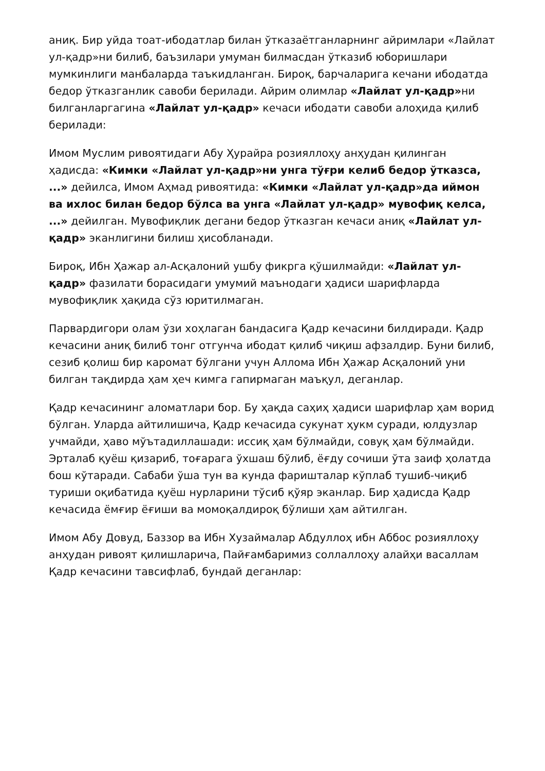аниқ. Бир уйда тоат-ибодатлар билан ўтказаётганларнинг айримлари «Лайлат ул-қадр»ни билиб, баъзилари умуман билмасдан ўтказиб юборишлари мумкинлиги манбаларда таъкидланган. Бироқ, барчаларига кечани ибодатда бедор ўтказганлик савоби берилади. Айрим олимлар «Лайлат ул-қадр»ни билганларгагина «Лайлат ул-қадр» кечаси ибодати савоби алоҳида қилиб берилади:
Имом Муслим ривоятидаги Абу Ҳурайра розияллоҳу анҳудан қилинган ҳадисда: «Кимки «Лайлат ул-қадр»ни унга тўғри келиб бедор ўтказса, ...» дейилса, Имом Аҳмад ривоятида: «Кимки «Лайлат ул-қадр»да иймон ва ихлос билан бедор бўлса ва унга «Лайлат ул-қадр» мувофиқ келса, ...» дейилган. Мувофиқлик дегани бедор ўтказган кечаси аниқ «Лайлат ул-қадр» эканлигини билиш ҳисобланади.
Бироқ, Ибн Ҳажар ал-Асқалоний ушбу фикрга қўшилмайди: «Лайлат ул-қадр» фазилати борасидаги умумий маънодаги ҳадиси шарифларда мувофиқлик ҳақида сўз юритилмаган.
Парвардигори олам ўзи хоҳлаган бандасига Қадр кечасини билдиради. Қадр кечасини аниқ билиб тонг отгунча ибодат қилиб чиқиш афзалдир. Буни билиб, сезиб қолиш бир каромат бўлгани учун Аллома Ибн Ҳажар Асқалоний уни билган тақдирда ҳам ҳеч кимга гапирмаган маъқул, деганлар.
Қадр кечасининг аломатлари бор. Бу ҳақда саҳиҳ ҳадиси шарифлар ҳам ворид бўлган. Уларда айтилишича, Қадр кечасида сукунат ҳукм суради, юлдузлар учмайди, ҳаво мўътадиллашади: иссиқ ҳам бўлмайди, совуқ ҳам бўлмайди. Эрталаб қуёш қизариб, тоғарага ўхшаш бўлиб, ёғду сочиши ўта заиф ҳолатда бош кўтаради. Сабаби ўша тун ва кунда фаришталар кўплаб тушиб-чиқиб туриши оқибатида қуёш нурларини тўсиб қўяр эканлар. Бир ҳадисда Қадр кечасида ёмғир ёғиши ва момоқалдироқ бўлиши ҳам айтилган.
Имом Абу Довуд, Баззор ва Ибн Хузаймалар Абдуллоҳ ибн Аббос розияллоҳу анҳудан ривоят қилишларича, Пайғамбаримиз соллаллоҳу алайҳи васаллам Қадр кечасини тавсифлаб, бундай деганлар: